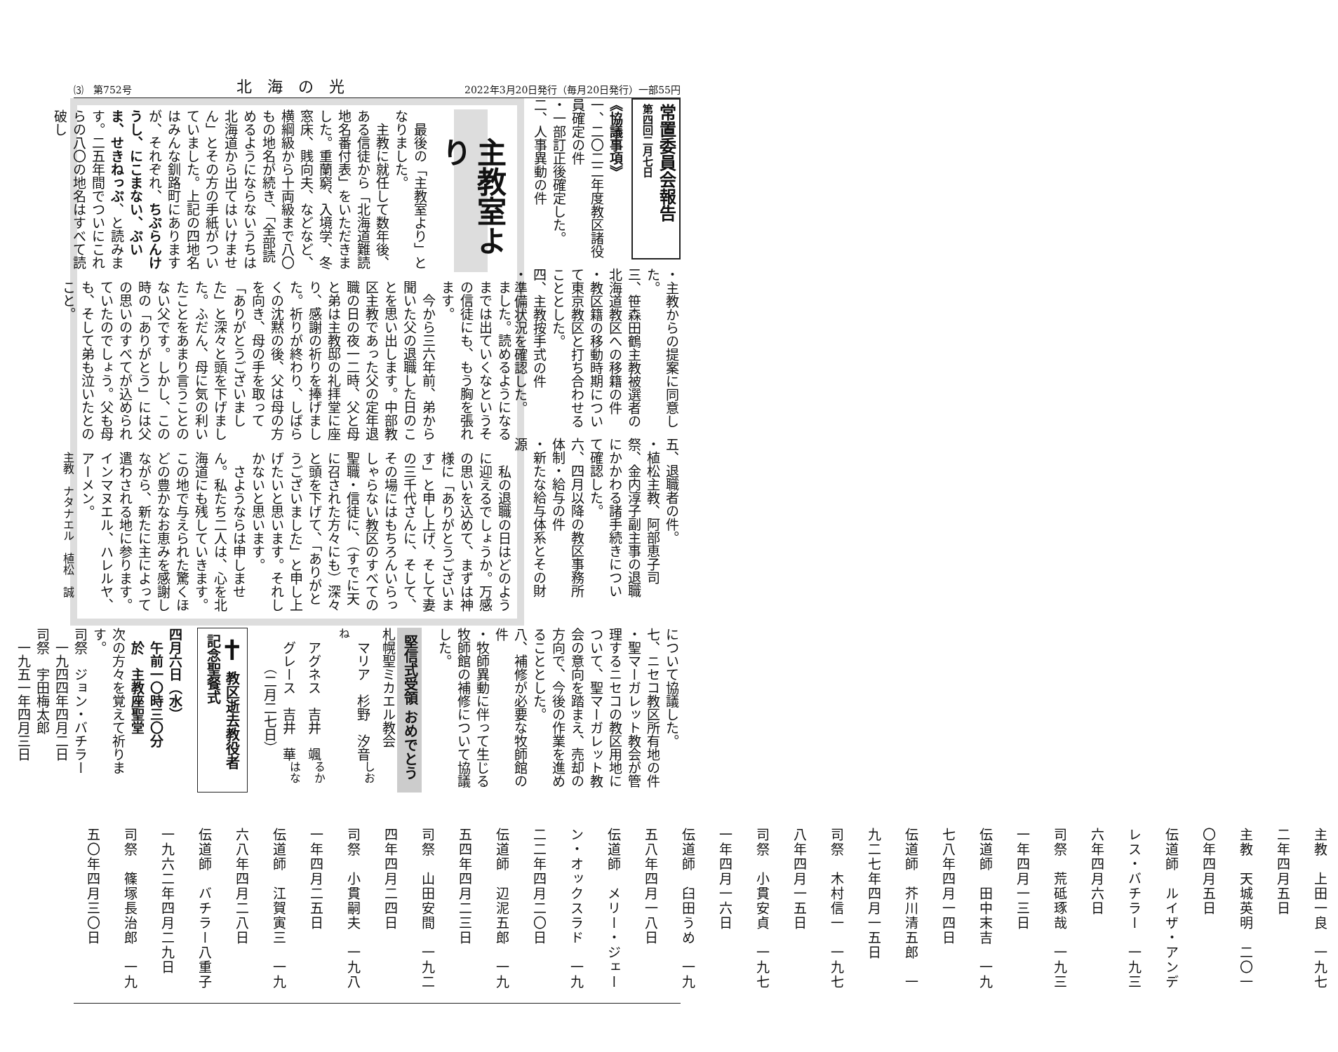⑶　第752号 北海の光 2022年3月20日発行（毎月20日発行）一部55円
常置委員会報告
第四回二月七日
《協議事項》
一、二〇二二年度教区諸役員確定の件
・一部訂正後確定した。
二、人事異動の件
・主教からの提案に同意した。
三、笹森田鶴主教被選者の北海道教区への移籍の件
・教区籍の移動時期について東京教区と打ち合わせることとした。
四、主教按手式の件
・準備状況を確認した。
五、退職者の件。
・植松主教、阿部恵子司祭、金内淳子副主事の退職にかかわる諸手続きについて確認した。
六、四月以降の教区事務所体制・給与の件
・新たな給与体系とその財源
主教室より
最後の「主教室より」となりました。
主教に就任して数年後、ある信徒から「北海道難読地名番付表」をいただきました。重蘭窮、入境学、冬窓床、賎向夫、などなど、横綱級から十両級まで八〇もの地名が続き、「全部読めるようにならないうちは北海道から出てはいけません」とその方の手紙がついていました。上記の四地名はみんな釧路町にありますが、それぞれ、ちぷらんけうし、にこまない、ぷいま、せきねっぷ、と読みます。二五年間でついにこれらの八〇の地名はすべて読破し
ました。読めるようになるまでは出ていくなというその信徒にも、もう胸を張れます。
今から三六年前、弟から聞いた父の退職した日のことを思い出します。中部教区主教であった父の定年退職の日の夜一二時、父と母と弟は主教邸の礼拝堂に座り、感謝の祈りを捧げました。祈りが終わり、しばらくの沈黙の後、父は母の方を向き、母の手を取って「ありがとうございました」と深々と頭を下げました。ふだん、母に気の利いたことをあまり言うことのない父です。しかし、この時の「ありがとう」には父の思いのすべてが込められていたのでしょう。父も母も、そして弟も泣いたとのこと。
私の退職の日はどのように迎えるでしょうか。万感の思いを込めて、まずは神様に「ありがとうございます」と申し上げ、そして妻の三千代さんに、そして、その場にはもちろんいらっしゃらない教区のすべての聖職・信徒に、（すでに天に召された方々にも）深々と頭を下げて、「ありがとうございました」と申し上げたいと思います。それしかないと思います。
さようならは申しません。私たち二人は、心を北海道にも残していきます。この地で与えられた驚くほどの豊かなお恵みを感謝しながら、新たに主によって遣わされる地に参ります。インマヌエル、ハレルヤ、アーメン。
主教　ナタナエル　植松　誠
について協議した。
七、ニセコ教区所有地の件
・聖マーガレット教会が管理するニセコの教区用地について、聖マーガレット教会の意向を踏まえ、売却の方向で、今後の作業を進めることとした。
八、補修が必要な牧師館の件
・牧師異動に伴って生じる牧師館の補修について協議した。
堅信式受領 おめでとう
札幌聖ミカエル教会
　マリア　杉野　汐音<sup>しおね</sup>
　アグネス　吉井　颯<sup>るか</sup>
　グレース　吉井　華<sup>はな</sup>
　　　（二月二七日）
✝ 教区逝去教役者 記念聖餐式
四月六日（水）
　午前一〇時三〇分
　於　主教座聖堂
次の方々を覚えて祈ります。
司祭　ジョン・バチラー
　一九四四年四月二日
司祭　宇田梅太郎
　一九五一年四月三日
主教　上田一良　一九七二年四月五日
主教　天城英明　二〇一〇年四月五日
伝道師　ルイザ・アンデレス・バチラー　一九三六年四月六日
司祭　荒砥琢哉　一九三一年四月一三日
伝道師　田中末吉　一九七八年四月一四日
伝道師　芥川清五郎　一九二七年四月一五日
司祭　木村信一　一九七八年四月一五日
司祭　小貫安貞　一九七一年四月一六日
伝道師　臼田うめ　一九五八年四月一八日
伝道師　メリー・ジェーン・オックスラド　一九二二年四月二〇日
伝道師　辺泥五郎　一九五四年四月二三日
司祭　山田安間　一九二四年四月二四日
司祭　小貫嗣夫　一九八一年四月二五日
伝道師　江賀寅三　一九六八年四月二八日
伝道師　バチラー八重子　一九六二年四月二九日
司祭　篠塚長治郎　一九五〇年四月三〇日